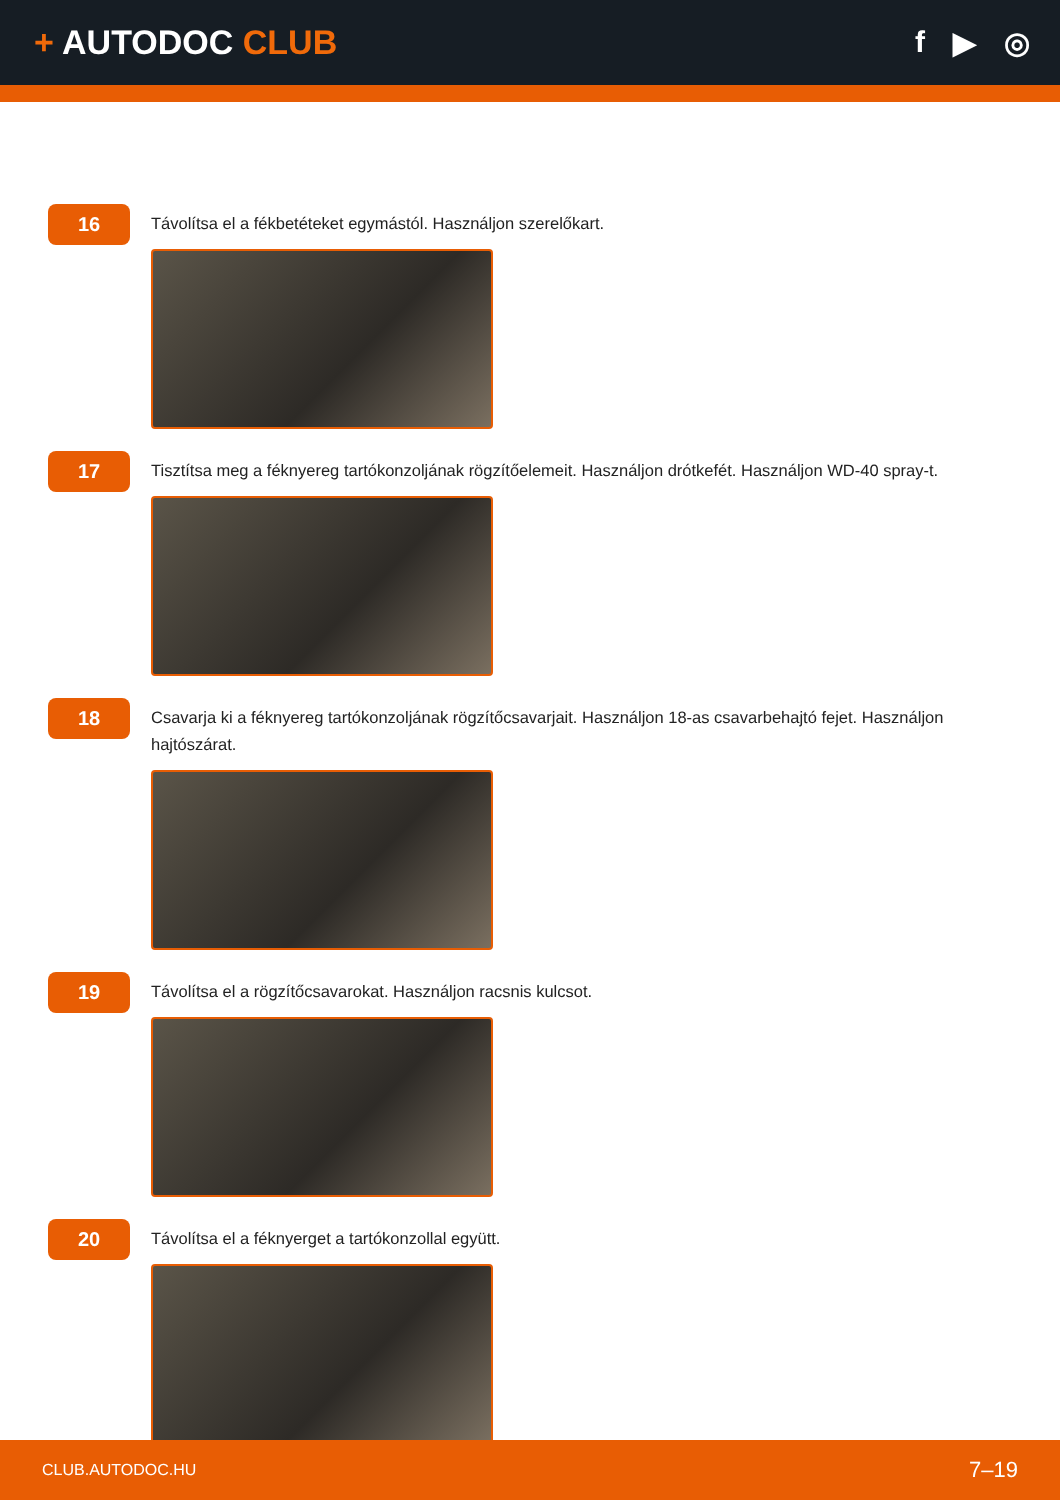+ AUTODOC CLUB f ▶ ◎
16
Távolítsa el a fékbetéteket egymástól. Használjon szerelőkart.
17
Tisztítsa meg a féknyereg tartókonzoljának rögzítőelemeit. Használjon drótkefét. Használjon WD-40 spray-t.
18
Csavarja ki a féknyereg tartókonzoljának rögzítőcsavarjait. Használjon 18-as csavarbehajtó fejet. Használjon hajtószárat.
19
Távolítsa el a rögzítőcsavarokat. Használjon racsnis kulcsot.
20
Távolítsa el a féknyerget a tartókonzollal együtt.
CLUB.AUTODOC.HU 7–19